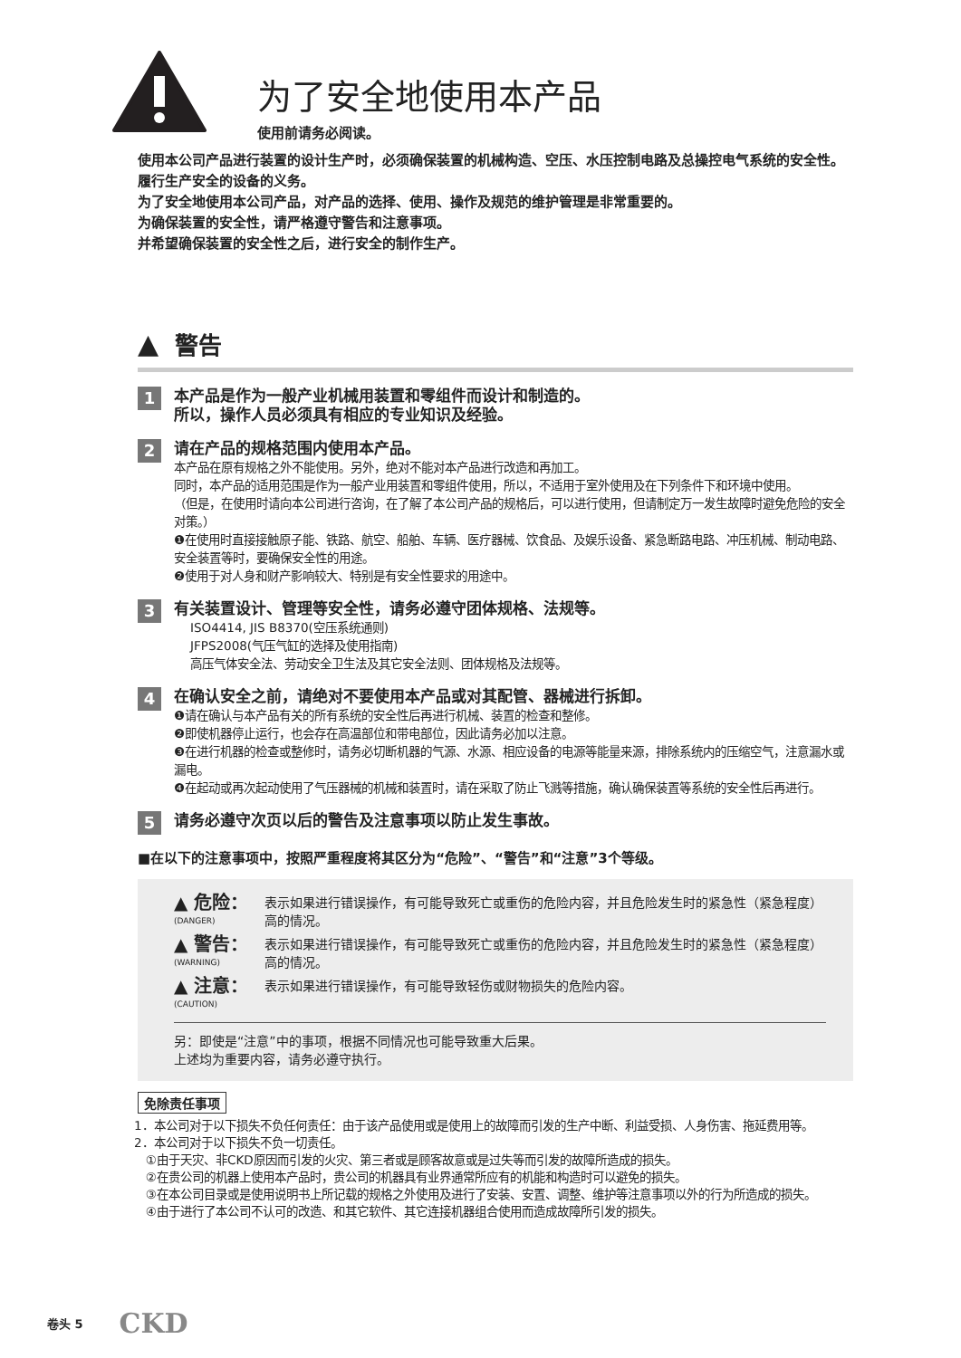为了安全地使用本产品
使用前请务必阅读。
使用本公司产品进行装置的设计生产时，必须确保装置的机械构造、空压、水压控制电路及总操控电气系统的安全性。履行生产安全的设备的义务。
为了安全地使用本公司产品，对产品的选择、使用、操作及规范的维护管理是非常重要的。
为确保装置的安全性，请严格遵守警告和注意事项。
并希望确保装置的安全性之后，进行安全的制作生产。
▲ 警告
1
本产品是作为一般产业机械用装置和零组件而设计和制造的。
所以，操作人员必须具有相应的专业知识及经验。
2
请在产品的规格范围内使用本产品。
本产品在原有规格之外不能使用。另外，绝对不能对本产品进行改造和再加工。
同时，本产品的适用范围是作为一般产业用装置和零组件使用，所以，不适用于室外使用及在下列条件下和环境中使用。
（但是，在使用时请向本公司进行咨询，在了解了本公司产品的规格后，可以进行使用，但请制定万一发生故障时避免危险的安全对策。）
❶在使用时直接接触原子能、铁路、航空、船舶、车辆、医疗器械、饮食品、及娱乐设备、紧急断路电路、冲压机械、制动电路、安全装置等时，要确保安全性的用途。
❷使用于对人身和财产影响较大、特别是有安全性要求的用途中。
3
有关装置设计、管理等安全性，请务必遵守团体规格、法规等。
ISO4414, JIS B8370(空压系统通则)
JFPS2008(气压气缸的选择及使用指南)
高压气体安全法、劳动安全卫生法及其它安全法则、团体规格及法规等。
4
在确认安全之前，请绝对不要使用本产品或对其配管、器械进行拆卸。
❶请在确认与本产品有关的所有系统的安全性后再进行机械、装置的检查和整修。
❷即使机器停止运行，也会存在高温部位和带电部位，因此请务必加以注意。
❸在进行机器的检查或整修时，请务必切断机器的气源、水源、相应设备的电源等能量来源，排除系统内的压缩空气，注意漏水或漏电。
❹在起动或再次起动使用了气压器械的机械和装置时，请在采取了防止飞溅等措施，确认确保装置等系统的安全性后再进行。
5
请务必遵守次页以后的警告及注意事项以防止发生事故。
■在以下的注意事项中，按照严重程度将其区分为“危险”、“警告”和“注意”3个等级。
▲ 危险：
(DANGER) 表示如果进行错误操作，有可能导致死亡或重伤的危险内容，并且危险发生时的紧急性（紧急程度）高的情况。
▲ 警告：
(WARNING) 表示如果进行错误操作，有可能导致死亡或重伤的危险内容，并且危险发生时的紧急性（紧急程度）高的情况。
▲ 注意：
(CAUTION) 表示如果进行错误操作，有可能导致轻伤或财物损失的危险内容。
另：即使是“注意”中的事项，根据不同情况也可能导致重大后果。
上述均为重要内容，请务必遵守执行。
免除责任事项
1．本公司对于以下损失不负任何责任：由于该产品使用或是使用上的故障而引发的生产中断、利益受损、人身伤害、拖延费用等。
2．本公司对于以下损失不负一切责任。
①由于天灾、非CKD原因而引发的火灾、第三者或是顾客故意或是过失等而引发的故障所造成的损失。
②在贵公司的机器上使用本产品时，贵公司的机器具有业界通常所应有的机能和构造时可以避免的损失。
③在本公司目录或是使用说明书上所记载的规格之外使用及进行了安装、安置、调整、维护等注意事项以外的行为所造成的损失。
④由于进行了本公司不认可的改造、和其它软件、其它连接机器组合使用而造成故障所引发的损失。
卷头 5 CKD